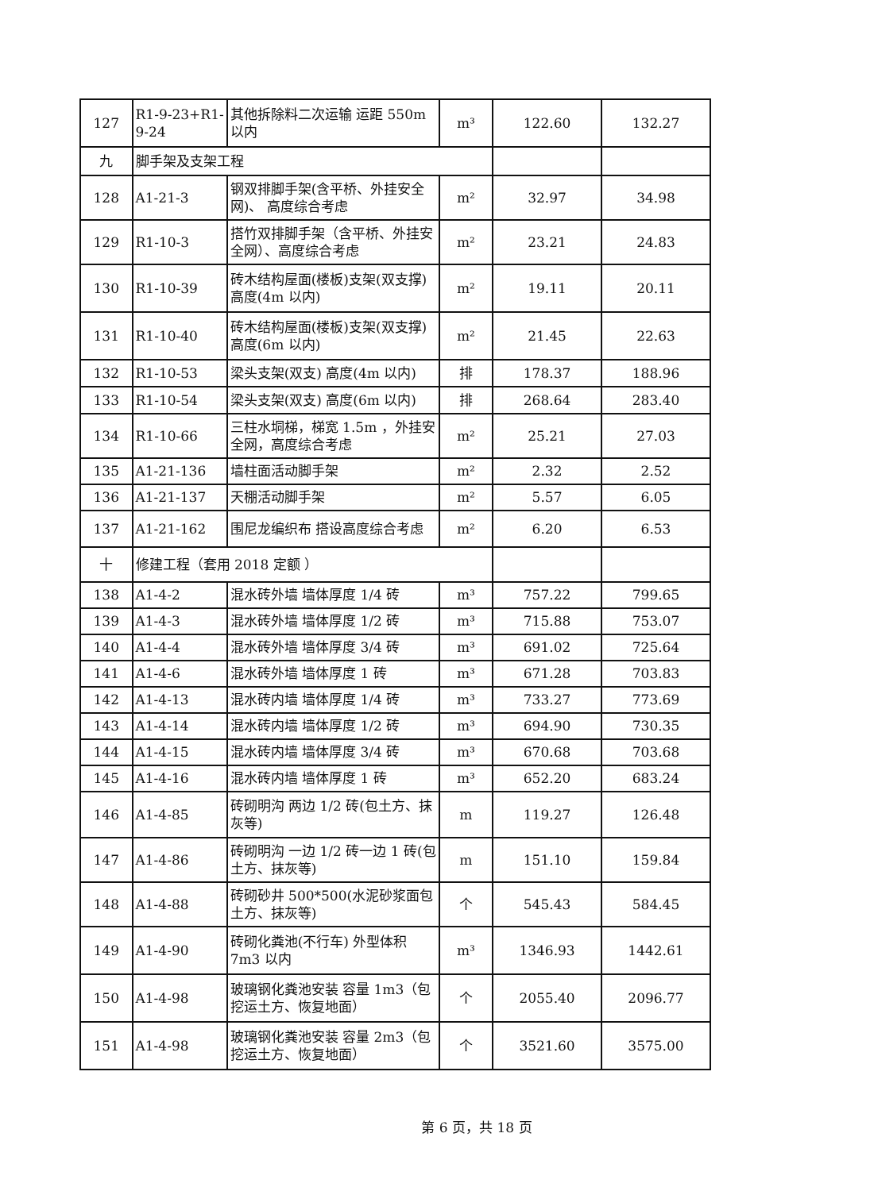| 127 | R1-9-23+R1-9-24 | 其他拆除料二次运输 运距 550m 以内 | m³ | 122.60 | 132.27 |
| 九 | 脚手架及支架工程 | | | | |
| 128 | A1-21-3 | 钢双排脚手架(含平桥、外挂安全网)、 高度综合考虑 | m² | 32.97 | 34.98 |
| 129 | R1-10-3 | 搭竹双排脚手架（含平桥、外挂安全网）、高度综合考虑 | m² | 23.21 | 24.83 |
| 130 | R1-10-39 | 砖木结构屋面(楼板)支架(双支撑) 高度(4m 以内) | m² | 19.11 | 20.11 |
| 131 | R1-10-40 | 砖木结构屋面(楼板)支架(双支撑) 高度(6m 以内) | m² | 21.45 | 22.63 |
| 132 | R1-10-53 | 梁头支架(双支) 高度(4m 以内) | 排 | 178.37 | 188.96 |
| 133 | R1-10-54 | 梁头支架(双支) 高度(6m 以内) | 排 | 268.64 | 283.40 |
| 134 | R1-10-66 | 三柱水垌梯，梯宽 1.5m ，外挂安全网，高度综合考虑 | m² | 25.21 | 27.03 |
| 135 | A1-21-136 | 墙柱面活动脚手架 | m² | 2.32 | 2.52 |
| 136 | A1-21-137 | 天棚活动脚手架 | m² | 5.57 | 6.05 |
| 137 | A1-21-162 | 围尼龙编织布 搭设高度综合考虑 | m² | 6.20 | 6.53 |
| 十 | 修建工程（套用 2018 定额 ） | | | | |
| 138 | A1-4-2 | 混水砖外墙 墙体厚度 1/4 砖 | m³ | 757.22 | 799.65 |
| 139 | A1-4-3 | 混水砖外墙 墙体厚度 1/2 砖 | m³ | 715.88 | 753.07 |
| 140 | A1-4-4 | 混水砖外墙 墙体厚度 3/4 砖 | m³ | 691.02 | 725.64 |
| 141 | A1-4-6 | 混水砖外墙 墙体厚度 1 砖 | m³ | 671.28 | 703.83 |
| 142 | A1-4-13 | 混水砖内墙 墙体厚度 1/4 砖 | m³ | 733.27 | 773.69 |
| 143 | A1-4-14 | 混水砖内墙 墙体厚度 1/2 砖 | m³ | 694.90 | 730.35 |
| 144 | A1-4-15 | 混水砖内墙 墙体厚度 3/4 砖 | m³ | 670.68 | 703.68 |
| 145 | A1-4-16 | 混水砖内墙 墙体厚度 1 砖 | m³ | 652.20 | 683.24 |
| 146 | A1-4-85 | 砖砌明沟 两边 1/2 砖(包土方、抹灰等) | m | 119.27 | 126.48 |
| 147 | A1-4-86 | 砖砌明沟 一边 1/2 砖一边 1 砖(包土方、抹灰等) | m | 151.10 | 159.84 |
| 148 | A1-4-88 | 砖砌砂井 500*500(水泥砂浆面包土方、抹灰等) | 个 | 545.43 | 584.45 |
| 149 | A1-4-90 | 砖砌化粪池(不行车) 外型体积 7m3 以内 | m³ | 1346.93 | 1442.61 |
| 150 | A1-4-98 | 玻璃钢化粪池安装 容量 1m3（包挖运土方、恢复地面） | 个 | 2055.40 | 2096.77 |
| 151 | A1-4-98 | 玻璃钢化粪池安装 容量 2m3（包挖运土方、恢复地面） | 个 | 3521.60 | 3575.00 |
第 6 页，共 18 页